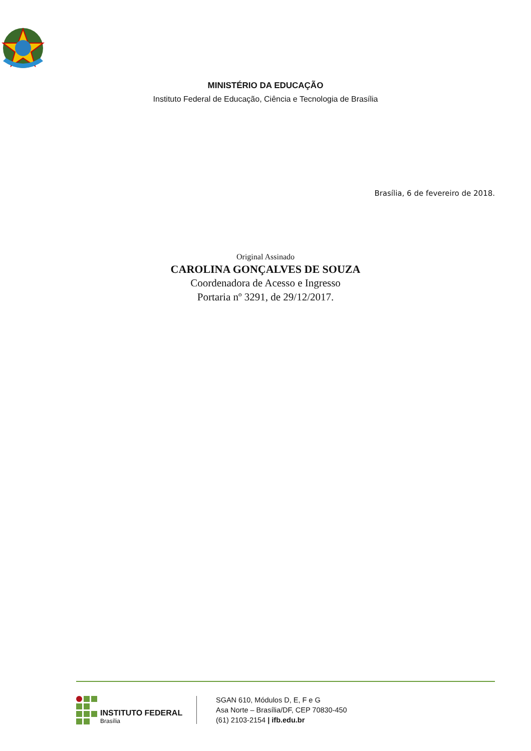MINISTÉRIO DA EDUCAÇÃO
Instituto Federal de Educação, Ciência e Tecnologia de Brasília
Brasília, 6 de fevereiro de 2018.
Original Assinado
CAROLINA GONÇALVES DE SOUZA
Coordenadora de Acesso e Ingresso
Portaria nº 3291, de 29/12/2017.
INSTITUTO FEDERAL
Brasília
SGAN 610, Módulos D, E, F e G
Asa Norte – Brasília/DF, CEP 70830-450
(61) 2103-2154 | ifb.edu.br